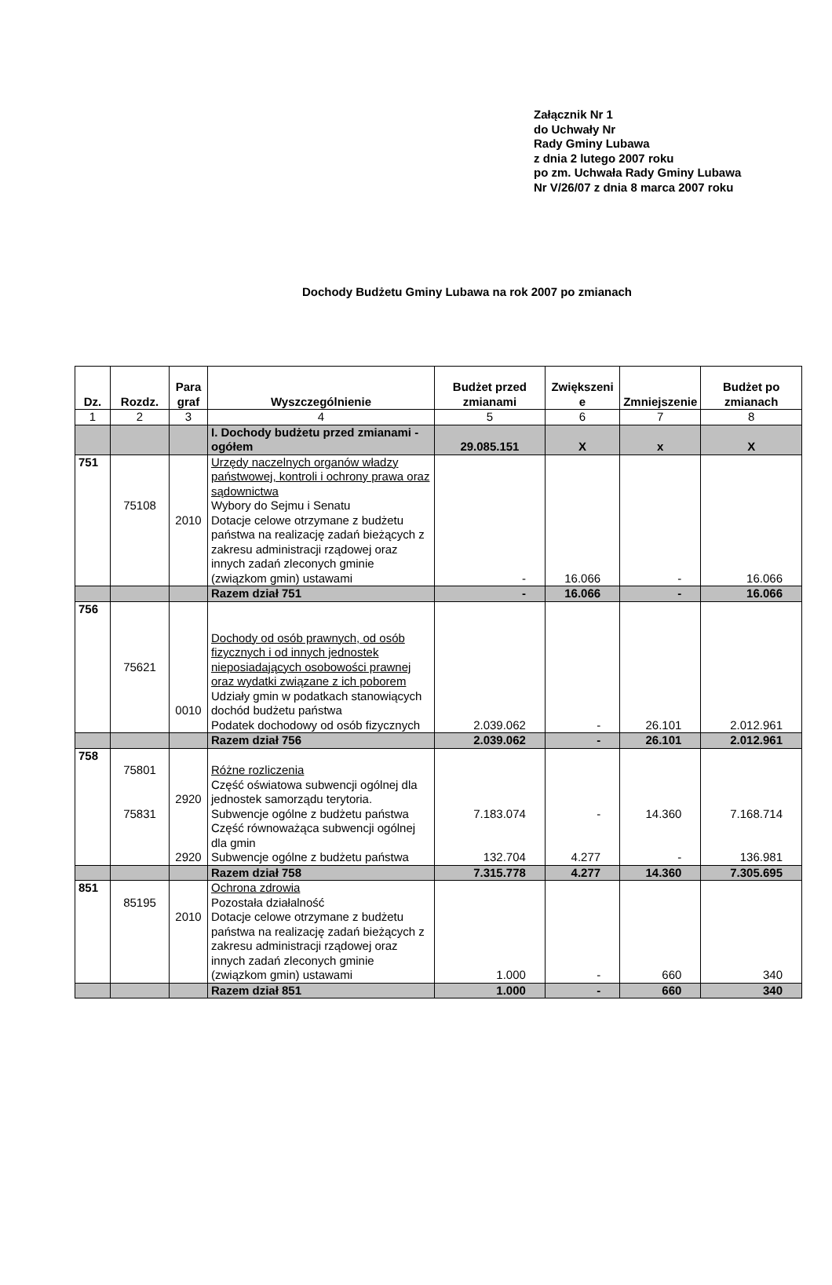Załącznik Nr 1
do Uchwały Nr
Rady Gminy Lubawa
z dnia 2 lutego 2007 roku
po zm. Uchwała Rady Gminy Lubawa
Nr V/26/07 z dnia 8 marca 2007 roku
Dochody Budżetu Gminy Lubawa na rok 2007 po zmianach
| Dz. | Rozdz. | Para graf | Wyszczególnienie | Budżet przed zmianami | Zwiększeni e | Zmniejszenie | Budżet po zmianach |
| --- | --- | --- | --- | --- | --- | --- | --- |
| 1 | 2 | 3 | 4 | 5 | 6 | 7 | 8 |
| | | | I. Dochody budżetu przed zmianami - ogółem | 29.085.151 | X | x | X |
| 751 | 75108 | 2010 | Urzędy naczelnych organów władzy państwowej, kontroli i ochrony prawa oraz sądownictwa Wybory do Sejmu i Senatu Dotacje celowe otrzymane z budżetu państwa na realizację zadań bieżących z zakresu administracji rządowej oraz innych zadań zleconych gminie (związkom gmin) ustawami | - | 16.066 | - | 16.066 |
| | | | Razem dział 751 | - | 16.066 | - | 16.066 |
| 756 | 75621 | 0010 | Dochody od osób prawnych, od osób fizycznych i od innych jednostek nieposiadających osobowości prawnej oraz wydatki związane z ich poborem Udziały gmin w podatkach stanowiących dochód budżetu państwa Podatek dochodowy od osób fizycznych | 2.039.062 | - | 26.101 | 2.012.961 |
| | | | Razem dział 756 | 2.039.062 | - | 26.101 | 2.012.961 |
| 758 | 75801 75831 | 2920 2920 | Różne rozliczenia Część oświatowa subwencji ogólnej dla jednostek samorządu terytoria. Subwencje ogólne z budżetu państwa Część równoważąca subwencji ogólnej dla gmin Subwencje ogólne z budżetu państwa | 7.183.074 132.704 | - 4.277 | 14.360 - | 7.168.714 136.981 |
| | | | Razem dział 758 | 7.315.778 | 4.277 | 14.360 | 7.305.695 |
| 851 | 85195 | 2010 | Ochrona zdrowia Pozostała działalność Dotacje celowe otrzymane z budżetu państwa na realizację zadań bieżących z zakresu administracji rządowej oraz innych zadań zleconych gminie (związkom gmin) ustawami | 1.000 | - | 660 | 340 |
| | | | Razem dział 851 | 1.000 | - | 660 | 340 |